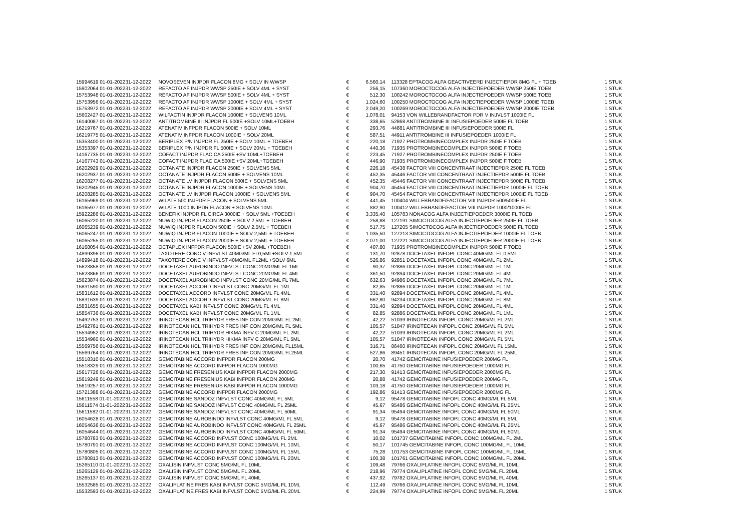| 15994619 01-01-2022 | 31-12-2022 | NOVOSEVEN INJPDR FLACON 8MG + SOLV IN WWSP | € | 6.560,14 | 113328 EPTACOG ALFA GEACTIVEERD INJECTIEPDR 8MG FL + TOEB | 1 STUK |
| 15902064 01-01-2022 | 31-12-2022 | REFACTO AF INJPDR WWSP 250IE + SOLV 4ML + SYST | € | 256,15 | 107360 MOROCTOCOG ALFA INJECTIEPOEDER WWSP 250IE TOEB | 1 STUK |
| 15753948 01-01-2022 | 31-12-2022 | REFACTO AF INJPDR WWSP 500IE + SOLV 4ML + SYST | € | 512,30 | 100242 MOROCTOCOG ALFA INJECTIEPOEDER WWSP 500IE TOEB | 1 STUK |
| 15753956 01-01-2022 | 31-12-2022 | REFACTO AF INJPDR WWSP 1000IE + SOLV 4ML + SYST | € | 1.024,60 | 100250 MOROCTOCOG ALFA INJECTIEPOEDER WWSP 1000IE TOEB | 1 STUK |
| 15753972 01-01-2022 | 31-12-2022 | REFACTO AF INJPDR WWSP 2000IE + SOLV 4ML + SYST | € | 2.049,20 | 100269 MOROCTOCOG ALFA INJECTIEPOEDER WWSP 2000IE TOEB | 1 STUK |
| 15602427 01-01-2022 | 31-12-2022 | WILFACTIN INJPDR FLACON 1000IE + SOLVENS 10ML | € | 1.078,01 | 94153 VON WILLEBRANDFACTOR PDR V INJVLST 1000IE FL | 1 STUK |
| 16140087 01-01-2022 | 31-12-2022 | ANTITROMBINE III INJPDR FL 500IE +SOLV 10ML+TOEBH | € | 338,65 | 52868 ANTITROMBINE III INFUSIEPOEDER 500IE FL TOEB | 1 STUK |
| 16219767 01-01-2022 | 31-12-2022 | ATENATIV INFPDR FLACON 500IE + SOLV 10ML | € | 293,76 | 44881 ANTITROMBINE III INFUSIEPOEDER 500IE FL | 1 STUK |
| 16219775 01-01-2022 | 31-12-2022 | ATENATIV INFPDR FLACON 1000IE + SOLV 20ML | € | 587,51 | 44911 ANTITROMBINE III INFUSIEPOEDER 1000IE FL | 1 STUK |
| 15353400 01-01-2022 | 31-12-2022 | BERIPLEX P/N INJPDR FL 250IE + SOLV 10ML + TOEBEH | € | 220,18 | 71927 PROTROMBINECOMPLEX INJPDR 250IE F TOEB | 1 STUK |
| 15353397 01-01-2022 | 31-12-2022 | BERIPLEX P/N INJPDR FL 500IE + SOLV 20ML + TOEBEH | € | 440,36 | 71935 PROTROMBINECOMPLEX INJPDR 500IE F TOEB | 1 STUK |
| 14167735 01-01-2022 | 31-12-2022 | COFACT INJPDR FLAC CA 250IE +SV 10ML+TOEBEH | € | 223,45 | 71927 PROTROMBINECOMPLEX INJPDR 250IE F TOEB | 1 STUK |
| 14167743 01-01-2022 | 31-12-2022 | COFACT INJPDR FLAC CA 500IE +SV 20ML+TOEBEH | € | 446,90 | 71935 PROTROMBINECOMPLEX INJPDR 500IE F TOEB | 1 STUK |
| 16202929 01-01-2022 | 31-12-2022 | OCTANATE INJPDR FLACON 250IE + SOLVENS 5ML | € | 226,18 | 45438 FACTOR VIII CONCENTRAAT INJECTIEPDR 250IE FL TOEB | 1 STUK |
| 16202937 01-01-2022 | 31-12-2022 | OCTANATE INJPDR FLACON 500IE + SOLVENS 10ML | € | 452,35 | 45446 FACTOR VIII CONCENTRAAT INJECTIEPDR 500IE FL TOEB | 1 STUK |
| 16208277 01-01-2022 | 31-12-2022 | OCTANATE LV INJPDR FLACON 500IE + SOLVENS 5ML | € | 452,35 | 45446 FACTOR VIII CONCENTRAAT INJECTIEPDR 500IE FL TOEB | 1 STUK |
| 16202945 01-01-2022 | 31-12-2022 | OCTANATE INJPDR FLACON 1000IE + SOLVENS 10ML | € | 904,70 | 45454 FACTOR VIII CONCENTRAAT INJECTIEPDR 1000IE FL TOEB | 1 STUK |
| 16208285 01-01-2022 | 31-12-2022 | OCTANATE LV INJPDR FLACON 1000IE + SOLVENS 5ML | € | 904,70 | 45454 FACTOR VIII CONCENTRAAT INJECTIEPDR 1000IE FL TOEB | 1 STUK |
| 16165969 01-01-2022 | 31-12-2022 | WILATE 500 INJPDR FLACON + SOLVENS 5ML | € | 441,45 | 100404 WILLEBRANDF/FACTOR VIII INJPDR 500/500IE FL | 1 STUK |
| 16165977 01-01-2022 | 31-12-2022 | WILATE 1000 INJPDR FLACON + SOLVENS 10ML | € | 882,90 | 100412 WILLEBRANDF/FACTOR VIII INJPDR 1000/1000IE FL | 1 STUK |
| 15922286 01-01-2022 | 31-12-2022 | BENEFIX INJPDR FL CIRCA 3000IE + SOLV 5ML +TOEBEH | € | 3.335,40 | 105783 NONACOG ALFA INJECTIEPOEDER 3000IE FL TOEB | 1 STUK |
| 16065220 01-01-2022 | 31-12-2022 | NUWIQ INJPDR FLACON 250IE + SOLV 2,5ML + TOEBEH | € | 258,88 | 127191 SIMOCTOCOG ALFA INJECTIEPOEDER 250IE FL TOEB | 1 STUK |
| 16065239 01-01-2022 | 31-12-2022 | NUWIQ INJPDR FLACON 500IE + SOLV 2,5ML + TOEBEH | € | 517,75 | 127205 SIMOCTOCOG ALFA INJECTIEPOEDER 500IE FL TOEB | 1 STUK |
| 16065247 01-01-2022 | 31-12-2022 | NUWIQ INJPDR FLACON 1000IE + SOLV 2,5ML + TOEBEH | € | 1.035,50 | 127213 SIMOCTOCOG ALFA INJECTIEPOEDER 1000IE FL TOEB | 1 STUK |
| 16065255 01-01-2022 | 31-12-2022 | NUWIQ INJPDR FLACON 2000IE + SOLV 2,5ML + TOEBEH | € | 2.071,00 | 127221 SIMOCTOCOG ALFA INJECTIEPOEDER 2000IE FL TOEB | 1 STUK |
| 16168054 01-01-2022 | 31-12-2022 | OCTAPLEX INFPDR FLACON 500IE +SV 20ML +TOEBEH | € | 407,80 | 71935 PROTROMBINECOMPLEX INJPDR 500IE F TOEB | 1 STUK |
| 14899396 01-01-2022 | 31-12-2022 | TAXOTERE CONC V INFVLST 40MG/ML FL0,5ML+SOLV 1,5ML | € | 131,70 | 92878 DOCETAXEL INFOPL CONC 40MG/ML FL 0,5ML | 1 STUK |
| 14899418 01-01-2022 | 31-12-2022 | TAXOTERE CONC V INFVLST 40MG/ML FL2ML +SOLV 6ML | € | 526,86 | 92851 DOCETAXEL INFOPL CONC 40MG/ML FL 2ML | 1 STUK |
| 15623858 01-01-2022 | 31-12-2022 | DOCETAXEL AUROBINDO INFVLST CONC 20MG/ML FL 1ML | € | 90,37 | 92886 DOCETAXEL INFOPL CONC 20MG/ML FL 1ML | 1 STUK |
| 15623866 01-01-2022 | 31-12-2022 | DOCETAXEL AUROBINDO INFVLST CONC 20MG/ML FL 4ML | € | 361,50 | 92894 DOCETAXEL INFOPL CONC 20MG/ML FL 4ML | 1 STUK |
| 15623874 01-01-2022 | 31-12-2022 | DOCETAXEL AUROBINDO INFVLST CONC 20MG/ML FL 7ML | € | 632,63 | 94986 DOCETAXEL INFOPL CONC 20MG/ML FL 7ML | 1 STUK |
| 15831590 01-01-2022 | 31-12-2022 | DOCETAXEL ACCORD INFVLST CONC 20MG/ML FL 1ML | € | 82,85 | 92886 DOCETAXEL INFOPL CONC 20MG/ML FL 1ML | 1 STUK |
| 15831612 01-01-2022 | 31-12-2022 | DOCETAXEL ACCORD INFVLST CONC 20MG/ML FL 4ML | € | 331,40 | 92894 DOCETAXEL INFOPL CONC 20MG/ML FL 4ML | 1 STUK |
| 15831639 01-01-2022 | 31-12-2022 | DOCETAXEL ACCORD INFVLST CONC 20MG/ML FL 8ML | € | 662,80 | 94234 DOCETAXEL INFOPL CONC 20MG/ML FL 8ML | 1 STUK |
| 15831655 01-01-2022 | 31-12-2022 | DOCETAXEL KABI INFVLST CONC 20MG/ML FL 4ML | € | 331,40 | 92894 DOCETAXEL INFOPL CONC 20MG/ML FL 4ML | 1 STUK |
| 15854736 01-01-2022 | 31-12-2022 | DOCETAXEL KABI INFVLST CONC 20MG/ML FL 1ML | € | 82,85 | 92886 DOCETAXEL INFOPL CONC 20MG/ML FL 1ML | 1 STUK |
| 15492753 01-01-2022 | 31-12-2022 | IRINOTECAN HCL TRIHYDR FRES INF CON 20MG/ML FL 2ML | € | 42,22 | 51039 IRINOTECAN INFOPL CONC 20MG/ML FL 2ML | 1 STUK |
| 15492761 01-01-2022 | 31-12-2022 | IRINOTECAN HCL TRIHYDR FRES INF CON 20MG/ML FL 5ML | € | 105,57 | 51047 IRINOTECAN INFOPL CONC 20MG/ML FL 5ML | 1 STUK |
| 15534952 01-01-2022 | 31-12-2022 | IRINOTECAN HCL TRIHYDR HIKMA INFV C 20MG/ML FL 2ML | € | 42,22 | 51039 IRINOTECAN INFOPL CONC 20MG/ML FL 2ML | 1 STUK |
| 15534960 01-01-2022 | 31-12-2022 | IRINOTECAN HCL TRIHYDR HIKMA INFV C 20MG/ML FL 5ML | € | 105,57 | 51047 IRINOTECAN INFOPL CONC 20MG/ML FL 5ML | 1 STUK |
| 15569756 01-01-2022 | 31-12-2022 | IRINOTECAN HCL TRIHYDR FRES INF CON 20MG/ML FL15ML | € | 316,71 | 86460 IRINOTECAN INFOPL CONC 20MG/ML FL 15ML | 1 STUK |
| 15569764 01-01-2022 | 31-12-2022 | IRINOTECAN HCL TRIHYDR FRES INF CON 20MG/ML FL25ML | € | 527,86 | 89451 IRINOTECAN INFOPL CONC 20MG/ML FL 25ML | 1 STUK |
| 15518310 01-01-2022 | 31-12-2022 | GEMCITABINE ACCORD INFPDR FLACON 200MG | € | 20,70 | 41742 GEMCITABINE INFUSIEPOEDER 200MG FL | 1 STUK |
| 15518329 01-01-2022 | 31-12-2022 | GEMCITABINE ACCORD INFPDR FLACON 1000MG | € | 100,65 | 41750 GEMCITABINE INFUSIEPOEDER 1000MG FL | 1 STUK |
| 15617726 01-01-2022 | 31-12-2022 | GEMCITABINE FRESENIUS KABI INFPDR FLACON 2000MG | € | 217,30 | 91413 GEMCITABINE INFUSIEPOEDER 2000MG FL | 1 STUK |
| 15619249 01-01-2022 | 31-12-2022 | GEMCITABINE FRESENIUS KABI INFPDR FLACON 200MG | € | 20,88 | 41742 GEMCITABINE INFUSIEPOEDER 200MG FL | 1 STUK |
| 15619257 01-01-2022 | 31-12-2022 | GEMCITABINE FRESENIUS KABI INFPDR FLACON 1000MG | € | 103,18 | 41750 GEMCITABINE INFUSIEPOEDER 1000MG FL | 1 STUK |
| 15721388 01-01-2022 | 31-12-2022 | GEMCITABINE ACCORD INFPDR FLACON 2000MG | € | 192,86 | 91413 GEMCITABINE INFUSIEPOEDER 2000MG FL | 1 STUK |
| 15611558 01-01-2022 | 31-12-2022 | GEMCITABINE SANDOZ INFVLST CONC 40MG/ML FL 5ML | € | 9,12 | 95478 GEMCITABINE INFOPL CONC 40MG/ML FL 5ML | 1 STUK |
| 15611574 01-01-2022 | 31-12-2022 | GEMCITABINE SANDOZ INFVLST CONC 40MG/ML FL 25ML | € | 45,67 | 95486 GEMCITABINE INFOPL CONC 40MG/ML FL 25ML | 1 STUK |
| 15611582 01-01-2022 | 31-12-2022 | GEMCITABINE SANDOZ INFVLST CONC 40MG/ML FL 50ML | € | 91,34 | 95494 GEMCITABINE INFOPL CONC 40MG/ML FL 50ML | 1 STUK |
| 16054628 01-01-2022 | 31-12-2022 | GEMCITABINE AUROBINDO INFVLST CONC 40MG/ML FL 5ML | € | 9,12 | 95478 GEMCITABINE INFOPL CONC 40MG/ML FL 5ML | 1 STUK |
| 16054636 01-01-2022 | 31-12-2022 | GEMCITABINE AUROBINDO INFVLST CONC 40MG/ML FL 25ML | € | 45,67 | 95486 GEMCITABINE INFOPL CONC 40MG/ML FL 25ML | 1 STUK |
| 16054644 01-01-2022 | 31-12-2022 | GEMCITABINE AUROBINDO INFVLST CONC 40MG/ML FL 50ML | € | 91,34 | 95494 GEMCITABINE INFOPL CONC 40MG/ML FL 50ML | 1 STUK |
| 15780783 01-01-2022 | 31-12-2022 | GEMCITABINE ACCORD INFVLST CONC 100MG/ML FL 2ML | € | 10,02 | 101737 GEMCITABINE INFOPL CONC 100MG/ML FL 2ML | 1 STUK |
| 15780791 01-01-2022 | 31-12-2022 | GEMCITABINE ACCORD INFVLST CONC 100MG/ML FL 10ML | € | 50,17 | 101745 GEMCITABINE INFOPL CONC 100MG/ML FL 10ML | 1 STUK |
| 15780805 01-01-2022 | 31-12-2022 | GEMCITABINE ACCORD INFVLST CONC 100MG/ML FL 15ML | € | 75,28 | 101753 GEMCITABINE INFOPL CONC 100MG/ML FL 15ML | 1 STUK |
| 15780813 01-01-2022 | 31-12-2022 | GEMCITABINE ACCORD INFVLST CONC 100MG/ML FL 20ML | € | 100,38 | 101761 GEMCITABINE INFOPL CONC 100MG/ML FL 20ML | 1 STUK |
| 15265110 01-01-2022 | 31-12-2022 | OXALISIN INFVLST CONC 5MG/ML FL 10ML | € | 109,48 | 79766 OXALIPLATINE INFOPL CONC 5MG/ML FL 10ML | 1 STUK |
| 15265129 01-01-2022 | 31-12-2022 | OXALISIN INFVLST CONC 5MG/ML FL 20ML | € | 218,96 | 79774 OXALIPLATINE INFOPL CONC 5MG/ML FL 20ML | 1 STUK |
| 15265137 01-01-2022 | 31-12-2022 | OXALISIN INFVLST CONC 5MG/ML FL 40ML | € | 437,92 | 79782 OXALIPLATINE INFOPL CONC 5MG/ML FL 40ML | 1 STUK |
| 15532585 01-01-2022 | 31-12-2022 | OXALIPLATINE FRES KABI INFVLST CONC 5MG/ML FL 10ML | € | 112,49 | 79766 OXALIPLATINE INFOPL CONC 5MG/ML FL 10ML | 1 STUK |
| 15532593 01-01-2022 | 31-12-2022 | OXALIPLATINE FRES KABI INFVLST CONC 5MG/ML FL 20ML | € | 224,99 | 79774 OXALIPLATINE INFOPL CONC 5MG/ML FL 20ML | 1 STUK |